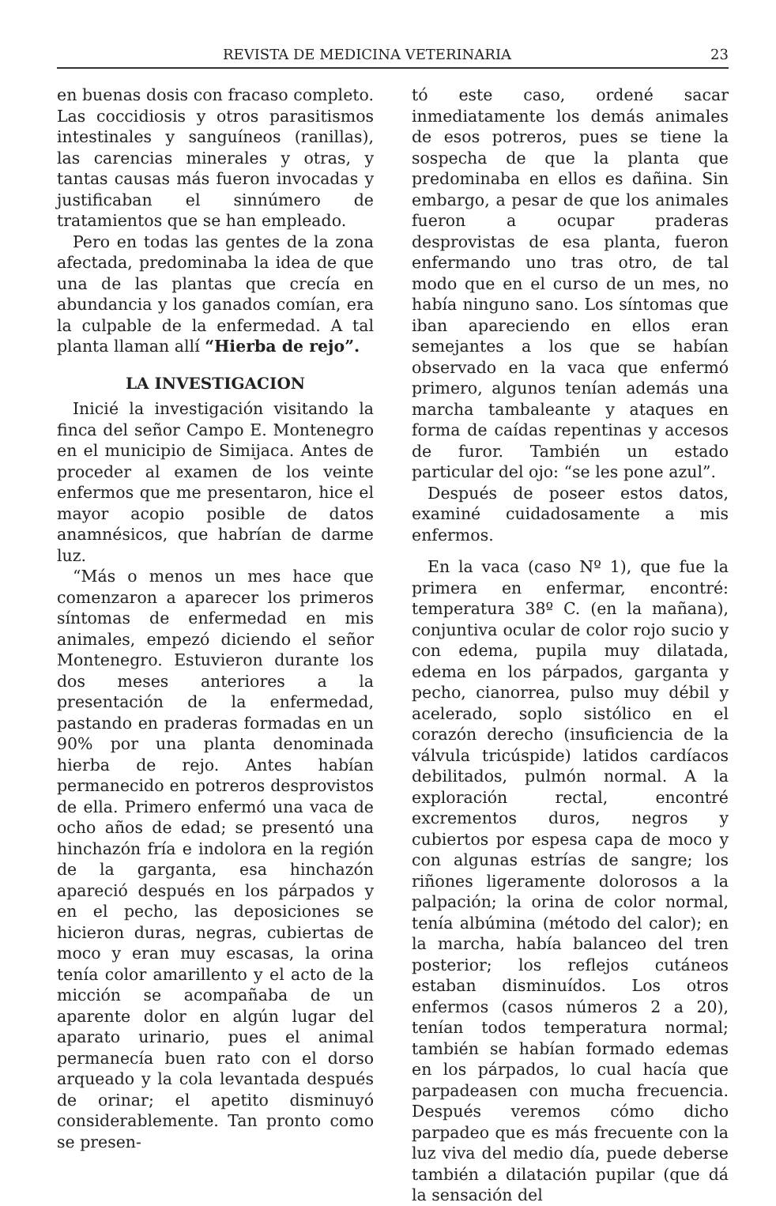REVISTA DE MEDICINA VETERINARIA 23
en buenas dosis con fracaso completo. Las coccidiosis y otros parasitismos intestinales y sanguíneos (ranillas), las carencias minerales y otras, y tantas causas más fueron invocadas y justificaban el sinnúmero de tratamientos que se han empleado.
Pero en todas las gentes de la zona afectada, predominaba la idea de que una de las plantas que crecía en abundancia y los ganados comían, era la culpable de la enfermedad. A tal planta llaman allí “Hierba de rejo”.
LA INVESTIGACION
Inicié la investigación visitando la finca del señor Campo E. Montenegro en el municipio de Simijaca. Antes de proceder al examen de los veinte enfermos que me presentaron, hice el mayor acopio posible de datos anamnésicos, que habrían de darme luz.
“Más o menos un mes hace que comenzaron a aparecer los primeros síntomas de enfermedad en mis animales, empezó diciendo el señor Montenegro. Estuvieron durante los dos meses anteriores a la presentación de la enfermedad, pastando en praderas formadas en un 90% por una planta denominada hierba de rejo. Antes habían permanecido en potreros desprovistos de ella. Primero enfermó una vaca de ocho años de edad; se presentó una hinchazón fría e indolora en la región de la garganta, esa hinchazón apareció después en los párpados y en el pecho, las deposiciones se hicieron duras, negras, cubiertas de moco y eran muy escasas, la orina tenía color amarillento y el acto de la micción se acompañaba de un aparente dolor en algún lugar del aparato urinario, pues el animal permanecía buen rato con el dorso arqueado y la cola levantada después de orinar; el apetito disminuyó considerablemente. Tan pronto como se presen-
tó este caso, ordené sacar inmediatamente los demás animales de esos potreros, pues se tiene la sospecha de que la planta que predominaba en ellos es dañina. Sin embargo, a pesar de que los animales fueron a ocupar praderas desprovistas de esa planta, fueron enfermando uno tras otro, de tal modo que en el curso de un mes, no había ninguno sano. Los síntomas que iban apareciendo en ellos eran semejantes a los que se habían observado en la vaca que enfermó primero, algunos tenían además una marcha tambaleante y ataques en forma de caídas repentinas y accesos de furor. También un estado particular del ojo: “se les pone azul”.
Después de poseer estos datos, examiné cuidadosamente a mis enfermos.
En la vaca (caso Nº 1), que fue la primera en enfermar, encontré: temperatura 38º C. (en la mañana), conjuntiva ocular de color rojo sucio y con edema, pupila muy dilatada, edema en los párpados, garganta y pecho, cianorrea, pulso muy débil y acelerado, soplo sistólico en el corazón derecho (insuficiencia de la válvula tricúspide) latidos cardíacos debilitados, pulmón normal. A la exploración rectal, encontré excrementos duros, negros y cubiertos por espesa capa de moco y con algunas estrías de sangre; los riñones ligeramente dolorosos a la palpación; la orina de color normal, tenía albúmina (método del calor); en la marcha, había balanceo del tren posterior; los reflejos cutáneos estaban disminuídos. Los otros enfermos (casos números 2 a 20), tenían todos temperatura normal; también se habían formado edemas en los párpados, lo cual hacía que parpadeasen con mucha frecuencia. Después veremos cómo dicho parpadeo que es más frecuente con la luz viva del medio día, puede deberse también a dilatación pupilar (que dá la sensación del